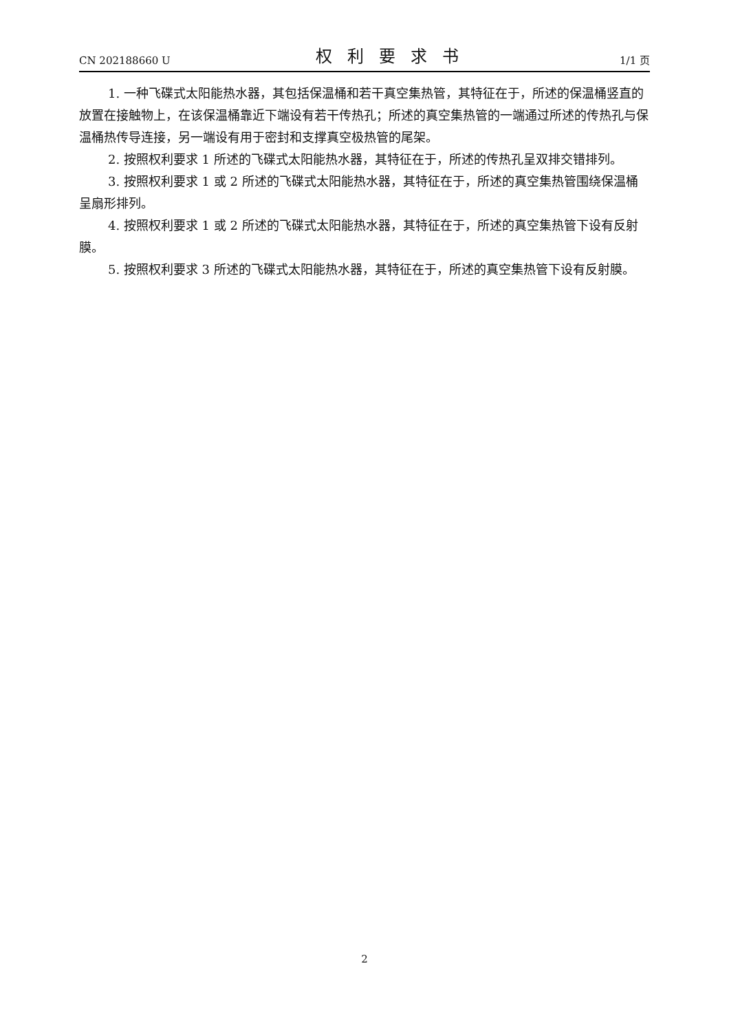CN 202188660 U 权利要求书 1/1 页
1. 一种飞碟式太阳能热水器，其包括保温桶和若干真空集热管，其特征在于，所述的保温桶竖直的放置在接触物上，在该保温桶靠近下端设有若干传热孔；所述的真空集热管的一端通过所述的传热孔与保温桶热传导连接，另一端设有用于密封和支撑真空极热管的尾架。
2. 按照权利要求 1 所述的飞碟式太阳能热水器，其特征在于，所述的传热孔呈双排交错排列。
3. 按照权利要求 1 或 2 所述的飞碟式太阳能热水器，其特征在于，所述的真空集热管围绕保温桶呈扇形排列。
4. 按照权利要求 1 或 2 所述的飞碟式太阳能热水器，其特征在于，所述的真空集热管下设有反射膜。
5. 按照权利要求 3 所述的飞碟式太阳能热水器，其特征在于，所述的真空集热管下设有反射膜。
2